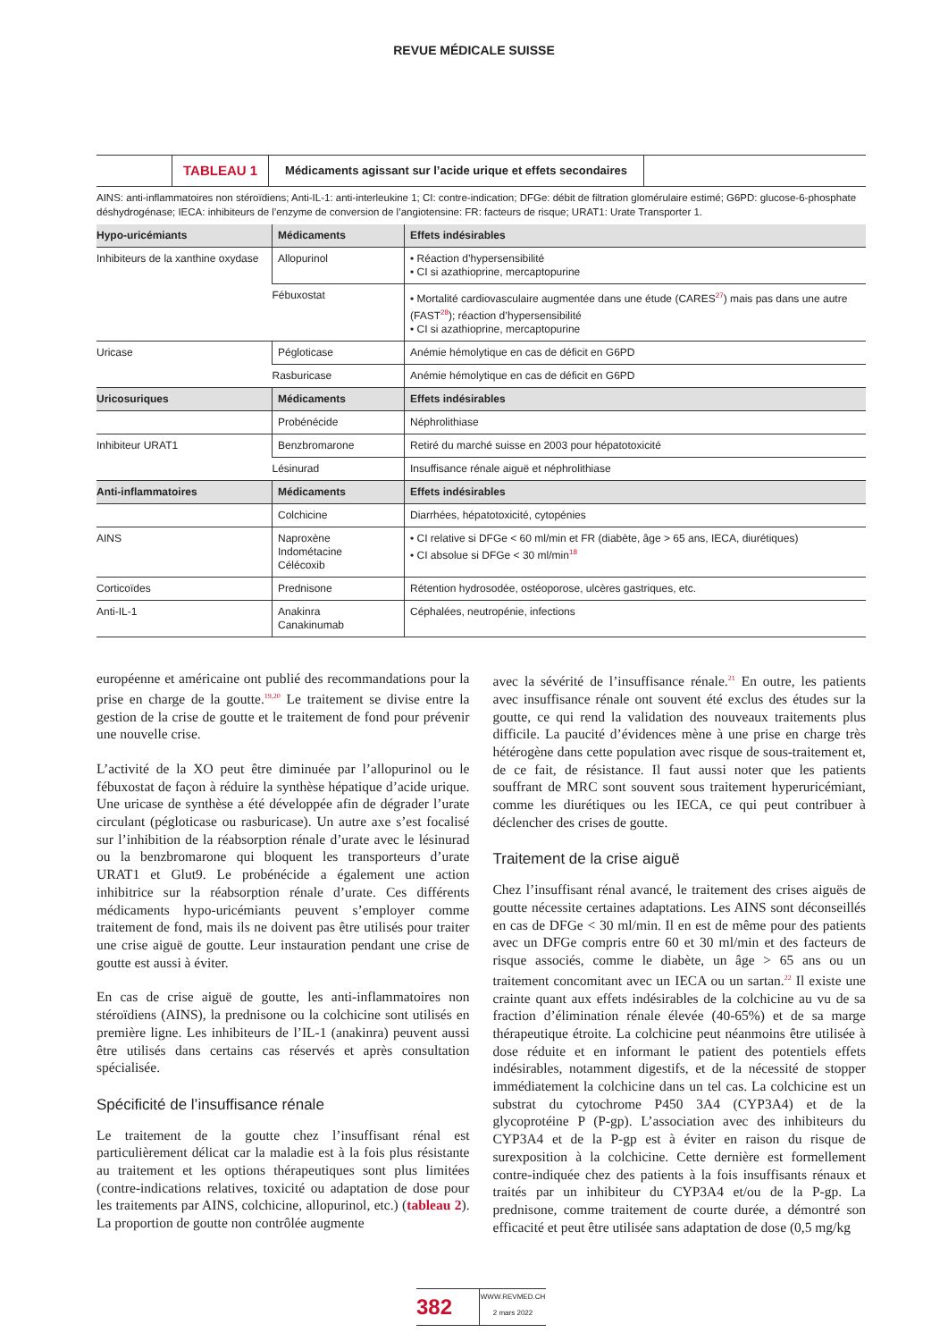REVUE MÉDICALE SUISSE
TABLEAU 1 Médicaments agissant sur l’acide urique et effets secondaires
AINS: anti-inflammatoires non stéroïdiens; Anti-IL-1: anti-interleukine 1; CI: contre-indication; DFGe: débit de filtration glomérulaire estimé; G6PD: glucose-6-phosphate déshydrogénase; IECA: inhibiteurs de l’enzyme de conversion de l’angiotensine: FR: facteurs de risque; URAT1: Urate Transporter 1.
| Hypo-uricémiants | Médicaments | Effets indésirables |
| --- | --- | --- |
| Inhibiteurs de la xanthine oxydase | Allopurinol | • Réaction d’hypersensibilité • CI si azathioprine, mercaptopurine |
| | Fébuxostat | • Mortalité cardiovasculaire augmentée dans une étude (CARES<sup>27</sup>) mais pas dans une autre (FAST<sup>28</sup>); réaction d’hypersensibilité • CI si azathioprine, mercaptopurine |
| Uricase | Pégloticase | Anémie hémolytique en cas de déficit en G6PD |
| | Rasburicase | Anémie hémolytique en cas de déficit en G6PD |
| Uricosuriques | Médicaments | Effets indésirables |
| | Probénécide | Néphrolithiase |
| Inhibiteur URAT1 | Benzbromarone | Retiré du marché suisse en 2003 pour hépatotoxicité |
| | Lésinurad | Insuffisance rénale aiguë et néphrolithiase |
| Anti-inflammatoires | Médicaments | Effets indésirables |
| | Colchicine | Diarrhées, hépatotoxicité, cytopénies |
| AINS | Naproxène Indométacine Célécoxib | • CI relative si DFGe < 60 ml/min et FR (diabète, âge > 65 ans, IECA, diurétiques) • CI absolue si DFGe < 30 ml/min<sup>18</sup> |
| Corticoïdes | Prednisone | Rétention hydrosodée, ostéoporose, ulcères gastriques, etc. |
| Anti-IL-1 | Anakinra Canakinumab | Céphalées, neutropénie, infections |
européenne et américaine ont publié des recommandations pour la prise en charge de la goutte.<sup>19,20</sup> Le traitement se divise entre la gestion de la crise de goutte et le traitement de fond pour prévenir une nouvelle crise.
L’activité de la XO peut être diminuée par l’allopurinol ou le fébuxostat de façon à réduire la synthèse hépatique d’acide urique. Une uricase de synthèse a été développée afin de dégrader l’urate circulant (pégloticase ou rasburicase). Un autre axe s’est focalisé sur l’inhibition de la réabsorption rénale d’urate avec le lésinurad ou la benzbromarone qui bloquent les transporteurs d’urate URAT1 et Glut9. Le probénécide a également une action inhibitrice sur la réabsorption rénale d’urate. Ces différents médicaments hypo-uricémiants peuvent s’employer comme traitement de fond, mais ils ne doivent pas être utilisés pour traiter une crise aiguë de goutte. Leur instauration pendant une crise de goutte est aussi à éviter.
En cas de crise aiguë de goutte, les anti-inflammatoires non stéroïdiens (AINS), la prednisone ou la colchicine sont utilisés en première ligne. Les inhibiteurs de l’IL-1 (anakinra) peuvent aussi être utilisés dans certains cas réservés et après consultation spécialisée.
Spécificité de l’insuffisance rénale
Le traitement de la goutte chez l’insuffisant rénal est particulièrement délicat car la maladie est à la fois plus résistante au traitement et les options thérapeutiques sont plus limitées (contre-indications relatives, toxicité ou adaptation de dose pour les traitements par AINS, colchicine, allopurinol, etc.) (tableau 2). La proportion de goutte non contrôlée augmente
avec la sévérité de l’insuffisance rénale.<sup>21</sup> En outre, les patients avec insuffisance rénale ont souvent été exclus des études sur la goutte, ce qui rend la validation des nouveaux traitements plus difficile. La paucité d’évidences mène à une prise en charge très hétérogène dans cette population avec risque de sous-traitement et, de ce fait, de résistance. Il faut aussi noter que les patients souffrant de MRC sont souvent sous traitement hyperuricémiant, comme les diurétiques ou les IECA, ce qui peut contribuer à déclencher des crises de goutte.
Traitement de la crise aiguë
Chez l’insuffisant rénal avancé, le traitement des crises aiguës de goutte nécessite certaines adaptations. Les AINS sont déconseillés en cas de DFGe < 30 ml/min. Il en est de même pour des patients avec un DFGe compris entre 60 et 30 ml/min et des facteurs de risque associés, comme le diabète, un âge > 65 ans ou un traitement concomitant avec un IECA ou un sartan.<sup>22</sup> Il existe une crainte quant aux effets indésirables de la colchicine au vu de sa fraction d’élimination rénale élevée (40-65%) et de sa marge thérapeutique étroite. La colchicine peut néanmoins être utilisée à dose réduite et en informant le patient des potentiels effets indésirables, notamment digestifs, et de la nécessité de stopper immédiatement la colchicine dans un tel cas. La colchicine est un substrat du cytochrome P450 3A4 (CYP3A4) et de la glycoprotéine P (P-gp). L’association avec des inhibiteurs du CYP3A4 et de la P-gp est à éviter en raison du risque de surexposition à la colchicine. Cette dernière est formellement contre-indiquée chez des patients à la fois insuffisants rénaux et traités par un inhibiteur du CYP3A4 et/ou de la P-gp. La prednisone, comme traitement de courte durée, a démontré son efficacité et peut être utilisée sans adaptation de dose (0,5 mg/kg
382
WWW.REVMED.CH
2 mars 2022